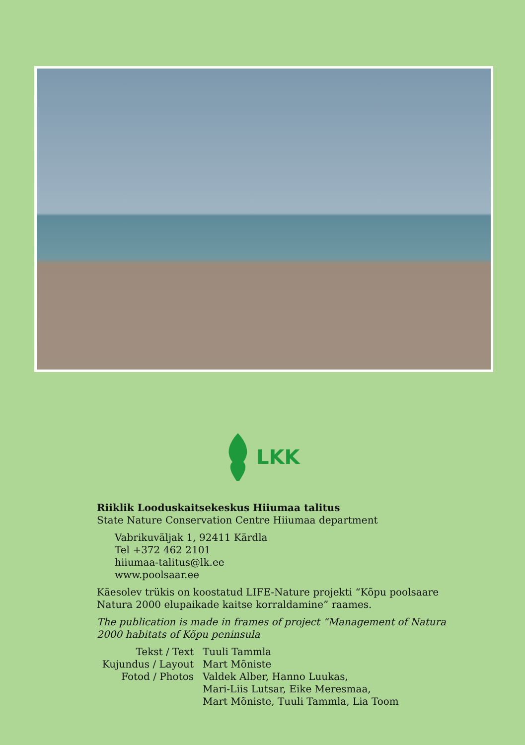LKK
Riiklik Looduskaitsekeskus Hiiumaa talitus
State Nature Conservation Centre Hiiumaa department
Vabrikuväljak 1, 92411 Kärdla
Tel +372 462 2101
hiiumaa-talitus@lk.ee
www.poolsaar.ee
Käesolev trükis on koostatud LIFE-Nature projekti “Kõpu poolsaare Natura 2000 elupaikade kaitse korraldamine” raames.
The publication is made in frames of project “Management of Natura 2000 habitats of Kõpu peninsula
Tekst / Text
Tuuli Tammla
Kujundus / Layout
Mart Mõniste
Fotod / Photos
Valdek Alber, Hanno Luukas,
Mari-Liis Lutsar, Eike Meresmaa,
Mart Mõniste, Tuuli Tammla, Lia Toom